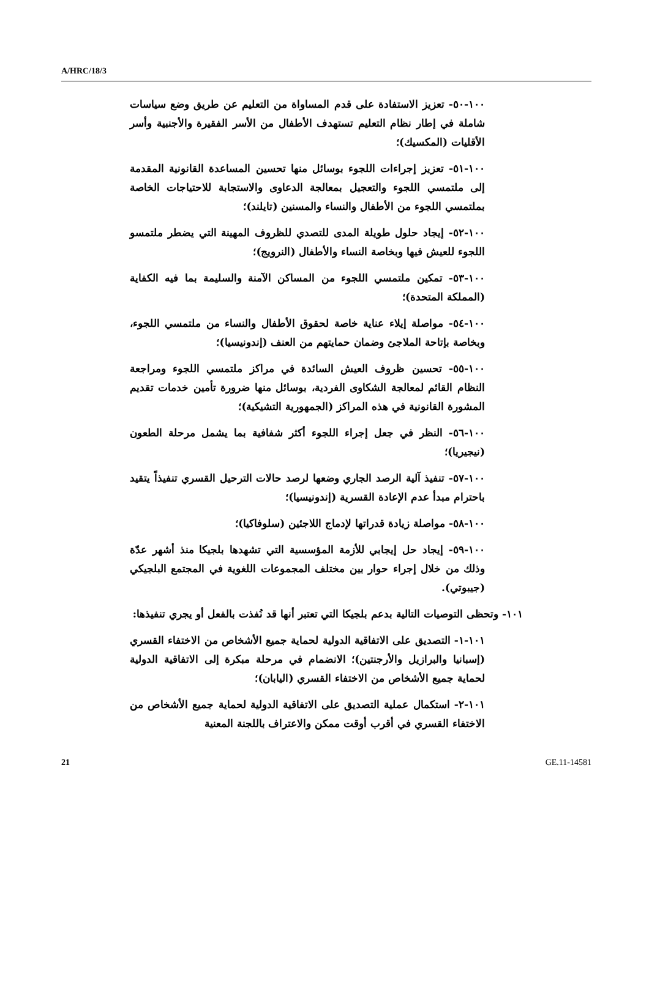A/HRC/18/3
١٠٠-٥٠- تعزيز الاستفادة على قدم المساواة من التعليم عن طريق وضع سياسات شاملة في إطار نظام التعليم تستهدف الأطفال من الأسر الفقيرة والأجنبية وأسر الأقليات (المكسيك)؛
١٠٠-٥١- تعزيز إجراءات اللجوء بوسائل منها تحسين المساعدة القانونية المقدمة إلى ملتمسي اللجوء والتعجيل بمعالجة الدعاوى والاستجابة للاحتياجات الخاصة بملتمسي اللجوء من الأطفال والنساء والمسنين (تايلند)؛
١٠٠-٥٢- إيجاد حلول طويلة المدى للتصدي للظروف المهينة التي يضطر ملتمسو اللجوء للعيش فيها وبخاصة النساء والأطفال (النرويج)؛
١٠٠-٥٣- تمكين ملتمسي اللجوء من المساكن الآمنة والسليمة بما فيه الكفاية (المملكة المتحدة)؛
١٠٠-٥٤- مواصلة إيلاء عناية خاصة لحقوق الأطفال والنساء من ملتمسي اللجوء، وبخاصة بإتاحة الملاجئ وضمان حمايتهم من العنف (إندونيسيا)؛
١٠٠-٥٥- تحسين ظروف العيش السائدة في مراكز ملتمسي اللجوء ومراجعة النظام القائم لمعالجة الشكاوى الفردية، بوسائل منها ضرورة تأمين خدمات تقديم المشورة القانونية في هذه المراكز (الجمهورية التشيكية)؛
١٠٠-٥٦- النظر في جعل إجراء اللجوء أكثر شفافية بما يشمل مرحلة الطعون (نيجيريا)؛
١٠٠-٥٧- تنفيذ آلية الرصد الجاري وضعها لرصد حالات الترحيل القسري تنفيذاً يتقيد باحترام مبدأ عدم الإعادة القسرية (إندونيسيا)؛
١٠٠-٥٨- مواصلة زيادة قدراتها لإدماج اللاجئين (سلوفاكيا)؛
١٠٠-٥٩- إيجاد حل إيجابي للأزمة المؤسسية التي تشهدها بلجيكا منذ أشهر عدّة وذلك من خلال إجراء حوار بين مختلف المجموعات اللغوية في المجتمع البلجيكي (جيبوتي).
١٠١- وتحظى التوصيات التالية بدعم بلجيكا التي تعتبر أنها قد نُفذت بالفعل أو يجري تنفيذها:
١٠١-١- التصديق على الاتفاقية الدولية لحماية جميع الأشخاص من الاختفاء القسري (إسبانيا والبرازيل والأرجنتين)؛ الانضمام في مرحلة مبكرة إلى الاتفاقية الدولية لحماية جميع الأشخاص من الاختفاء القسري (اليابان)؛
١٠١-٢- استكمال عملية التصديق على الاتفاقية الدولية لحماية جميع الأشخاص من الاختفاء القسري في أقرب أوقت ممكن والاعتراف باللجنة المعنية
21 GE.11-14581